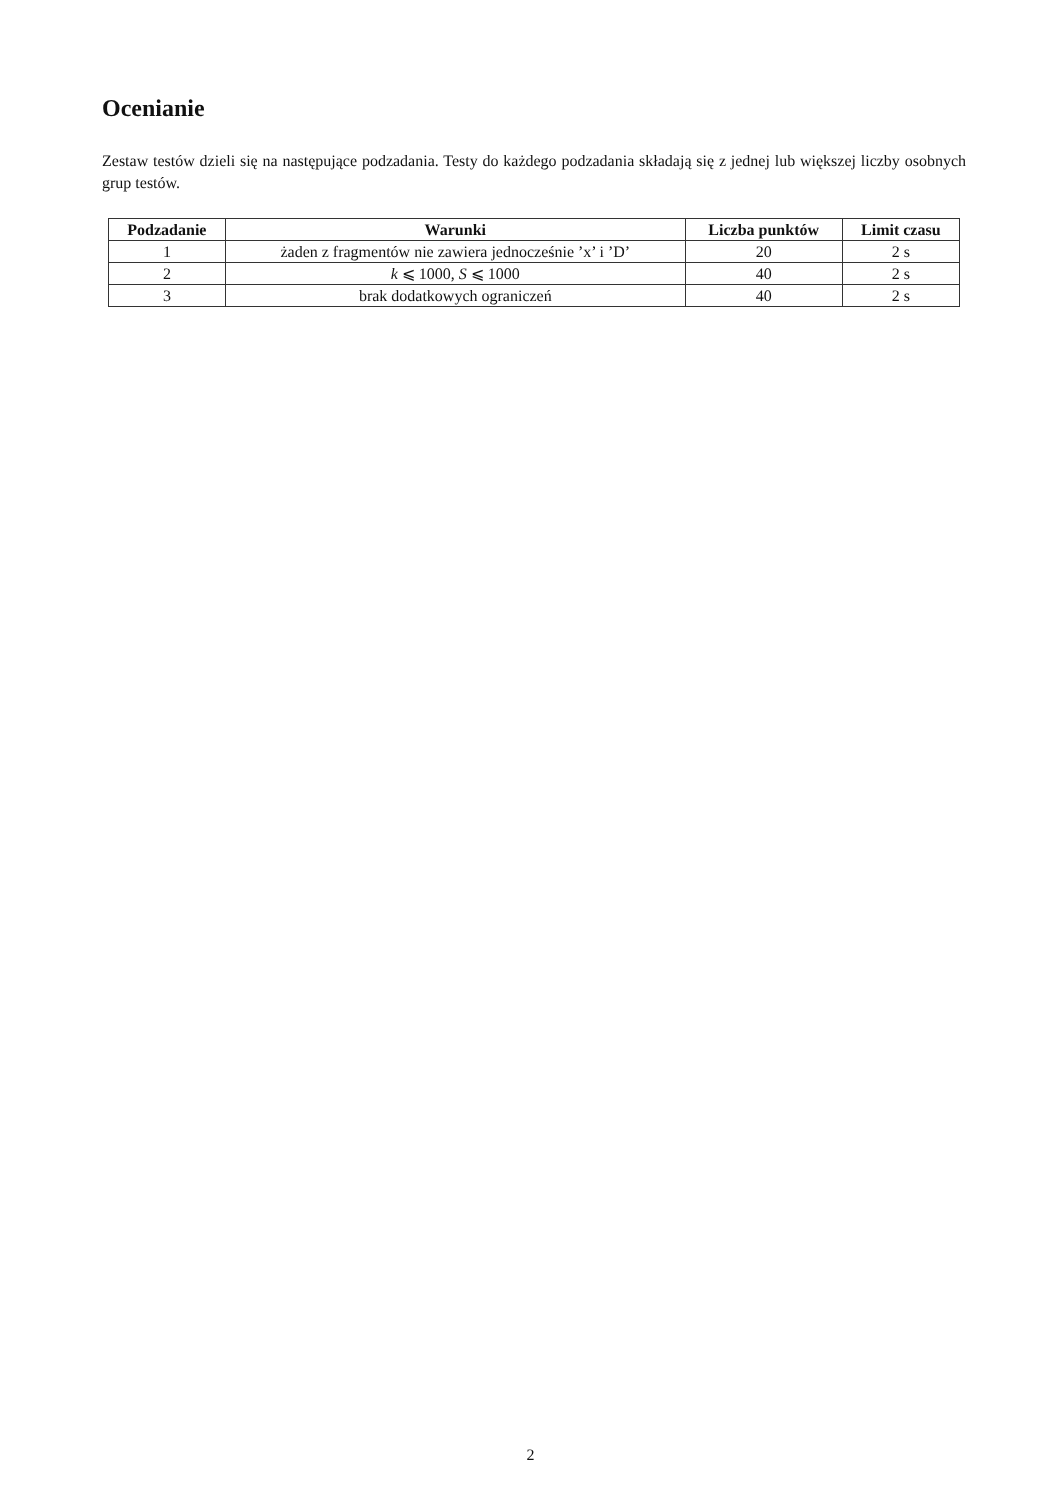Ocenianie
Zestaw testów dzieli się na następujące podzadania. Testy do każdego podzadania składają się z jednej lub większej liczby osobnych grup testów.
| Podzadanie | Warunki | Liczba punktów | Limit czasu |
| --- | --- | --- | --- |
| 1 | żaden z fragmentów nie zawiera jednocześnie ’x’ i ’D’ | 20 | 2 s |
| 2 | k ⩽ 1000, S ⩽ 1000 | 40 | 2 s |
| 3 | brak dodatkowych ograniczeń | 40 | 2 s |
2